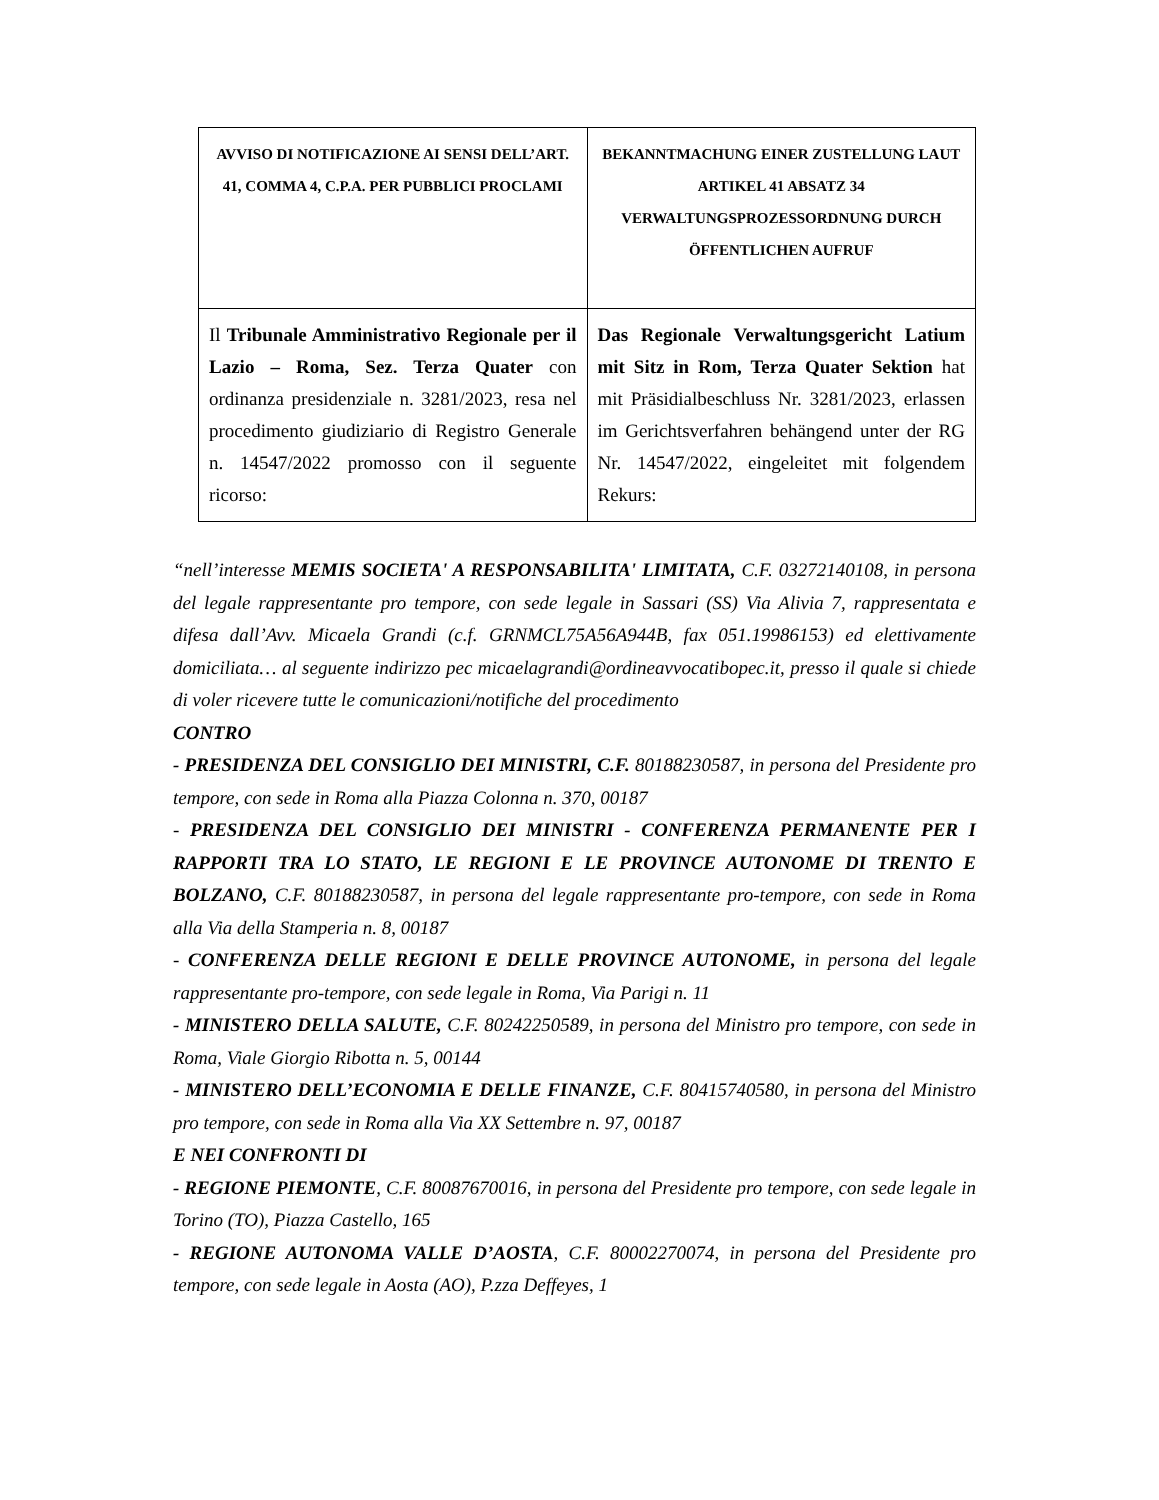| AVVISO DI NOTIFICAZIONE AI SENSI DELL’ART. 41, COMMA 4, C.P.A. PER PUBBLICI PROCLAMI | BEKANNTMACHUNG EINER ZUSTELLUNG LAUT ARTIKEL 41 ABSATZ 34 VERWALTUNGSPROZESSORDNUNG DURCH ÖFFENTLICHEN AUFRUF |
| Il Tribunale Amministrativo Regionale per il Lazio – Roma, Sez. Terza Quater con ordinanza presidenziale n. 3281/2023, resa nel procedimento giudiziario di Registro Generale n. 14547/2022 promosso con il seguente ricorso: | Das Regionale Verwaltungsgericht Latium mit Sitz in Rom, Terza Quater Sektion hat mit Präsidialbeschluss Nr. 3281/2023, erlassen im Gerichtsverfahren behängend unter der RG Nr. 14547/2022, eingeleitet mit folgendem Rekurs: |
“nell’interesse MEMIS SOCIETA' A RESPONSABILITA' LIMITATA, C.F. 03272140108, in persona del legale rappresentante pro tempore, con sede legale in Sassari (SS) Via Alivia 7, rappresentata e difesa dall’Avv. Micaela Grandi (c.f. GRNMCL75A56A944B, fax 051.19986153) ed elettivamente domiciliata… al seguente indirizzo pec micaelagrandi@ordineavvocatibopec.it, presso il quale si chiede di voler ricevere tutte le comunicazioni/notifiche del procedimento
CONTRO
- PRESIDENZA DEL CONSIGLIO DEI MINISTRI, C.F. 80188230587, in persona del Presidente pro tempore, con sede in Roma alla Piazza Colonna n. 370, 00187
- PRESIDENZA DEL CONSIGLIO DEI MINISTRI - CONFERENZA PERMANENTE PER I RAPPORTI TRA LO STATO, LE REGIONI E LE PROVINCE AUTONOME DI TRENTO E BOLZANO, C.F. 80188230587, in persona del legale rappresentante pro-tempore, con sede in Roma alla Via della Stamperia n. 8, 00187
- CONFERENZA DELLE REGIONI E DELLE PROVINCE AUTONOME, in persona del legale rappresentante pro-tempore, con sede legale in Roma, Via Parigi n. 11
- MINISTERO DELLA SALUTE, C.F. 80242250589, in persona del Ministro pro tempore, con sede in Roma, Viale Giorgio Ribotta n. 5, 00144
- MINISTERO DELL’ECONOMIA E DELLE FINANZE, C.F. 80415740580, in persona del Ministro pro tempore, con sede in Roma alla Via XX Settembre n. 97, 00187
E NEI CONFRONTI DI
- REGIONE PIEMONTE, C.F. 80087670016, in persona del Presidente pro tempore, con sede legale in Torino (TO), Piazza Castello, 165
- REGIONE AUTONOMA VALLE D’AOSTA, C.F. 80002270074, in persona del Presidente pro tempore, con sede legale in Aosta (AO), P.zza Deffeyes, 1